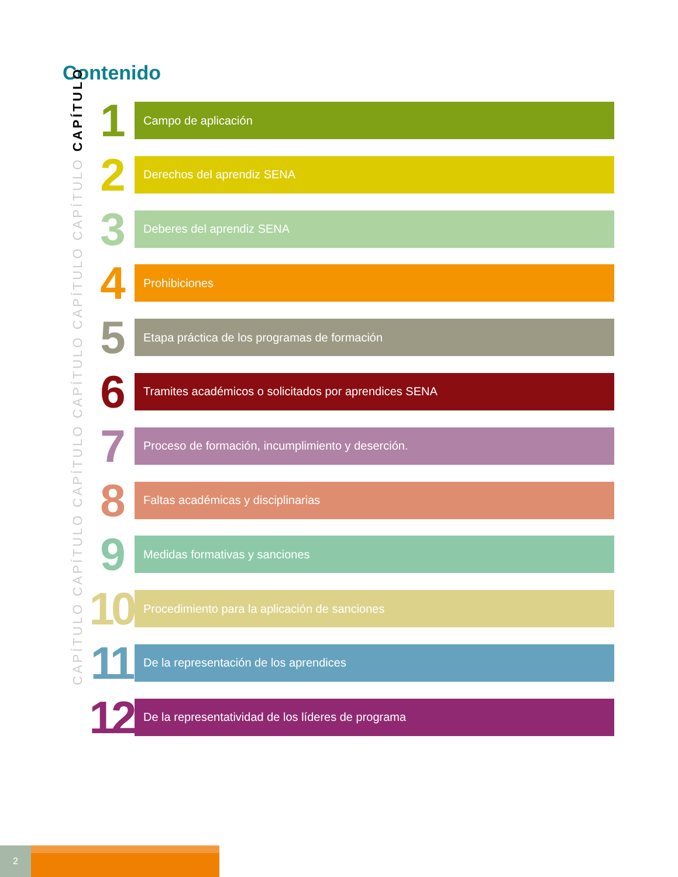Contenido
CAPÍTULO CAPÍTULO CAPÍTULO CAPÍTULO CAPÍTULO CAPÍTULO CAPÍTULO
1
Campo de aplicación
2
Derechos del aprendiz SENA
3
Deberes del aprendiz SENA
4
Prohibiciones
5
Etapa práctica de los programas de formación
6
Tramites académicos o solicitados por aprendices SENA
7
Proceso de formación, incumplimiento y deserción.
8
Faltas académicas y disciplinarias
9
Medidas formativas y sanciones
10
Procedimiento para la aplicación de sanciones
11
De la representación de los aprendices
12
De la representatividad de los líderes de programa
2